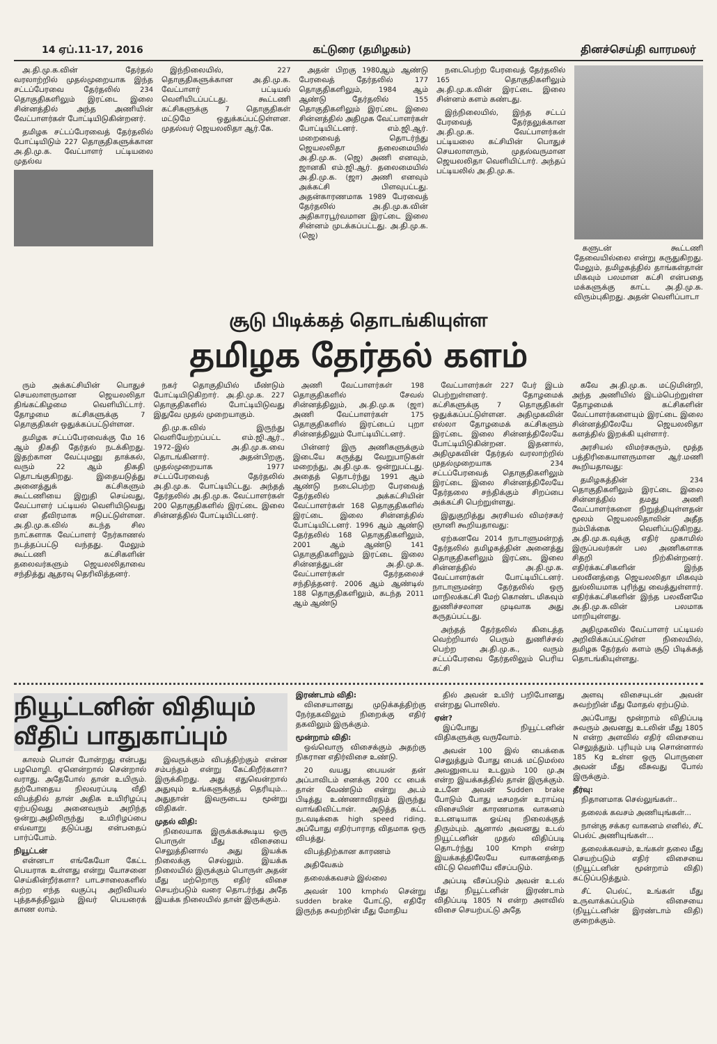14 ஏப்.11-17, 2016 கட்டுரை (தமிழகம்) தினச்செய்தி வாரமலர்
அ.தி.மு.க.வின் தேர்தல் வரலாற்றில் முதல்முறையாக இந்த சட்டப்பேரவை தேர்தலில் 234 தொகுதிகளிலும் இரட்டை இலை சின்னத்தில் அந்த அணியின் வேட்பாளர்கள் போட்டியிடுகின்றனர்.
தமிழக சட்டப்பேரவைத் தேர்தலில் போட்டியிடும் 227 தொகுதிகளுக்கான அ.தி.மு.க. வேட்பாளர் பட்டியலை முதல்வ
இந்நிலையில், 227 தொகுதிகளுக்கான அ.தி.மு.க. வேட்பாளர் பட்டியல் வெளியிடப்பட்டது. கூட்டணி கட்சிகளுக்கு 7 தொகுதிகள் மட்டுமே ஒதுக்கப்பட்டுள்ளன. முதல்வர் ஜெயலலிதா ஆர்.கே.
அதன் பிறகு 1980ஆம் ஆண்டு பேரவைத் தேர்தலில் 177 தொகுதிகளிலும், 1984 ஆம் ஆண்டு தேர்தலில் 155 தொகுதிகளிலும் இரட்டை இலை சின்னத்தில் அதிமுக வேட்பாளர்கள் போட்டியிட்டனர். எம்.ஜி.ஆர். மறைவைத் தொடர்ந்து ஜெயலலிதா தலைமையில் அ.தி.மு.க. (ஜெ) அணி எனவும், ஜானகி எம்.ஜி.ஆர். தலைமையில் அ.தி.மு.க. (ஜா) அணி எனவும் அக்கட்சி பிளவுபட்டது. அதன்காரணமாக 1989 பேரவைத் தேர்தலில் அ.தி.மு.க.வின் அதிகாரபூர்வமான இரட்டை இலை சின்னம் முடக்கப்பட்டது. அ.தி.மு.க. (ஜெ)
நடைபெற்ற பேரவைத் தேர்தலில் 165 தொகுதிகளிலும் அ.தி.மு.க.வின் இரட்டை இலை சின்னம் களம் கண்டது.
இந்நிலையில், இந்த சட்டப் பேரவைத் தேர்தலுக்கான அ.தி.மு.க. வேட்பாளர்கள் பட்டியலை கட்சியின் பொதுச் செயலாளரும், முதல்வருமான ஜெயலலிதா வெளியிட்டார். அந்தப் பட்டியலில் அ.தி.மு.க.
களுடன் கூட்டணி தேவையில்லை என்று கருதுகிறது. மேலும், தமிழகத்தில் தாங்கள்தான் மிகவும் பலமான கட்சி என்பதை மக்களுக்கு காட்ட அ.தி.மு.க. விரும்புகிறது. அதன் வெளிப்பாடா
சூடு பிடிக்கத் தொடங்கியுள்ள
தமிழக தேர்தல் களம்
ரும் அக்கட்சியின் பொதுச் செயலாளருமான ஜெயலலிதா திங்கட்கிழமை வெளியிட்டார். தோழமை கட்சிகளுக்கு 7 தொகுதிகள் ஒதுக்கப்பட்டுள்ளன.
தமிழக சட்டப்பேரவைக்கு மே 16 ஆம் திகதி தேர்தல் நடக்கிறது. இதற்கான வேட்புமனு தாக்கல், வரும் 22 ஆம் திகதி தொடங்குகிறது. இதையடுத்து அனைத்துக் கட்சிகளும் கூட்டணியை இறுதி செய்வது, வேட்பாளர் பட்டியல் வெளியிடுவது என தீவிரமாக ஈடுபட்டுள்ளன. அ.தி.மு.க.வில் கடந்த சில நாட்களாக வேட்பாளர் நேர்காணல் நடத்தப்பட்டு வந்தது. மேலும் கூட்டணி கட்சிகளின் தலைவர்களும் ஜெயலலிதாவை சந்தித்து ஆதரவு தெரிவித்தனர்.
நகர் தொகுதியில் மீண்டும் போட்டியிடுகிறார். அ.தி.மு.க. 227 தொகுதிகளில் போட்டியிடுவது இதுவே முதல் முறையாகும்.
தி.மு.க.வில் இருந்து வெளியேற்றப்பட்ட எம்.ஜி.ஆர்., 1972–இல் அ.தி.மு.க.வை தொடங்கினார். அதன்பிறகு, முதல்முறையாக 1977 சட்டப்பேரவைத் தேர்தலில் அ.தி.மு.க. போட்டியிட்டது. அந்தத் தேர்தலில் அ.தி.மு.க. வேட்பாளர்கள் 200 தொகுதிகளில் இரட்டை இலை சின்னத்தில் போட்டியிட்டனர்.
அணி வேட்பாளர்கள் 198 தொகுதிகளில் சேவல் சின்னத்திலும், அ.தி.மு.க (ஜா) அணி வேட்பாளர்கள் 175 தொகுதிகளில் இரட்டைப் புறா சின்னத்திலும் போட்டியிட்டனர்.
பின்னர் இரு அணிகளுக்கும் இடையே கருத்து வேறுபாடுகள் மறைந்து, அ.தி.மு.க. ஒன்றுபட்டது. அதைத் தொடர்ந்து 1991 ஆம் ஆண்டு நடைபெற்ற பேரவைத் தேர்தலில் அக்கட்சியின் வேட்பாளர்கள் 168 தொகுதிகளில் இரட்டை இலை சின்னத்தில் போட்டியிட்டனர். 1996 ஆம் ஆண்டு தேர்தலில் 168 தொகுதிகளிலும், 2001 ஆம் ஆண்டு 141 தொகுதிகளிலும் இரட்டை இலை சின்னத்துடன் அ.தி.மு.க. வேட்பாளர்கள் தேர்தலைச் சந்தித்தனர். 2006 ஆம் ஆண்டில் 188 தொகுதிகளிலும், கடந்த 2011 ஆம் ஆண்டு
வேட்பாளர்கள் 227 பேர் இடம் பெற்றுள்ளனர். தோழமைக் கட்சிகளுக்கு 7 தொகுதிகள் ஒதுக்கப்பட்டுள்ளன. அதிமுகவின் எல்லா தோழமைக் கட்சிகளும் இரட்டை இலை சின்னத்திலேயே போட்டியிடுகின்றன. இதனால், அதிமுகவின் தேர்தல் வரலாற்றில் முதல்முறையாக 234 சட்டப்பேரவைத் தொகுதிகளிலும் இரட்டை இலை சின்னத்திலேயே தேர்தலை சந்திக்கும் சிறப்பை அக்கட்சி பெற்றுள்ளது.
இதுகுறித்து அரசியல் விமர்சகர் ஞானி கூறியதாவது:
ஏற்கனவே 2014 நாடாளுமன்றத் தேர்தலில் தமிழகத்தின் அனைத்து தொகுதிகளிலும் இரட்டை இலை சின்னத்தில் அ.தி.மு.க. வேட்பாளர்கள் போட்டியிட்டனர். நாடாளுமன்ற தேர்தலில் ஒரு மாநிலக்கட்சி மேற் கொண்ட மிகவும் துணிச்சலான முடிவாக அது கருதப்பட்டது.
அந்தத் தேர்தலில் கிடைத்த வெற்றியால் பெரும் துணிச்சல் பெற்ற அ.தி.மு.க., வரும் சட்டப்பேரவை தேர்தலிலும் பெரிய கட்சி
கவே அ.தி.மு.க. மட்டுமின்றி, அந்த அணியில் இடம்பெற்றுள்ள தோழமைக் கட்சிகளின் வேட்பாளர்களையும் இரட்டை இலை சின்னத்திலேயே ஜெயலலிதா களத்தில் இறக்கி யுள்ளார்.
அரசியல் விமர்சகரும், மூத்த பத்திரிகையாளருமான ஆர்.மணி கூறியதாவது:
தமிழகத்தின் 234 தொகுதிகளிலும் இரட்டை இலை சின்னத்தில் தமது அணி வேட்பாளர்களை நிறுத்தியுள்ளதன் மூலம் ஜெயலலிதாவின் அதீத நம்பிக்கை வெளிப்படுகிறது. அ.தி.மு.க.வுக்கு எதிர் முகாமில் இருப்பவர்கள் பல அணிகளாக சிதறி நிற்கின்றனர். எதிர்க்கட்சிகளின் இந்த பலவீனத்தை ஜெயலலிதா மிகவும் துல்லியமாக புரிந்து வைத்துள்ளார். எதிர்க்கட்சிகளின் இந்த பலவீனமே அ.தி.மு.க.வின் பலமாக மாறியுள்ளது.
அதிமுகவில் வேட்பாளர் பட்டியல் அறிவிக்கப்பட்டுள்ள நிலையில், தமிழக தேர்தல் களம் சூடு பிடிக்கத் தொடங்கியுள்ளது.
நியூட்டனின் விதியும் வீதிப் பாதுகாப்பும்
காலம் பொன் போன்றது என்பது பழமொழி. ஏனென்றால் சென்றால் வராது. அதேபோல் தான் உயிரும். தற்போதைய நிலவரப்படி வீதி விபத்தில் தான் அதிக உயிரிழப்பு ஏற்படுவது அனைவரும் அறிந்த ஒன்று.அதிலிருந்து உயிரிழப்பை எவ்வாறு தடுப்பது என்பதைப் பார்ப்போம்.
நியூட்டன்
என்னடா எங்கேயோ கேட்ட பெயராக உள்ளது என்று யோசனை செய்கின்றீர்களா? பாடசாலைகளில் கற்ற எந்த வகுப்பு அறிவியல் புத்தகத்திலும் இவர் பெயரைக் காண லாம்.
இவருக்கும் விபத்திற்கும் என்ன சம்பந்தம் என்று கேட்கிறீர்களா? இருக்கிறது. அது எதுவென்றால் அதுவும் உங்களுக்குத் தெரியும்... அதுதான் இவருடைய மூன்று விதிகள்.
முதல் விதி:
நிலையாக இருக்கக்கூடிய ஒரு பொருள் மீது விசையை செலுத்தினால் அது இயக்க நிலைக்கு செல்லும். இயக்க நிலையில் இருக்கும் பொருள் அதன் மீது மற்றொரு எதிர் விசை செயற்படும் வரை தொடர்ந்து அதே இயக்க நிலையில் தான் இருக்கும்.
இரண்டாம் விதி:
விசையானது முடுக்கத்திற்கு நேர்தகவிலும் நிறைக்கு எதிர் தகவிலும் இருக்கும்.
மூன்றாம் விதி:
ஒவ்வொரு விசைக்கும் அதற்கு நிகரான எதிர்விசை உண்டு.
20 வயது பையன் தன் அப்பாவிடம் எனக்கு 200 cc பைக் தான் வேண்டும் என்று அடம் பிடித்து உண்ணாவிரதம் இருந்து வாங்கிவிட்டான். அடுத்த கட்ட நடவடிக்கை high speed riding. அப்போது எதிர்பாராத விதமாக ஒரு விபத்து.
விபத்திற்கான காரணம்
அதிவேகம்
தலைக்கவசம் இல்லை
அவன் 100 kmphல் சென்று sudden brake போட்டு, எதிரே இருந்த சுவற்றின் மீது மோதிய
தில் அவன் உயிர் பறிபோனது என்றது பொலிஸ்.
ஏன்?
இப்போது நியூட்டனின் விதிகளுக்கு வருவோம்.
அவன் 100 இல் பைக்கை செலுத்தும் போது பைக் மட்டுமல்ல அவனுடைய உடலும் 100 மு.அ என்ற இயக்கத்தில் தான் இருக்கும். உடனே அவன் Sudden brake போடும் போது டீசமநன் உராய்வு விசையின் காரணமாக வாகனம் உடனடியாக ஓய்வு நிலைக்குத் திரும்பும். ஆனால் அவனது உடல் நியூட்டனின் முதல் விதிப்படி தொடர்ந்து 100 Kmph என்ற இயக்கத்திலேயே வாகனத்தை விட்டு வெளியே வீசப்படும்.
அப்படி வீசப்படும் அவன் உடல் மீது நியூட்டனின் இரண்டாம் விதிப்படி 1805 N என்ற அளவில் விசை செயற்பட்டு அதே
அளவு விசையுடன் அவன் சுவற்றின் மீது மோதல் ஏற்படும்.
அப்போது மூன்றாம் விதிப்படி சுவரும் அவனது உடலின் மீது 1805 N என்ற அளவில் எதிர் விசையை செலுத்தும். புரியும் படி சொன்னால் 185 Kg உள்ள ஒரு பொருளை அவன் மீது வீசுவது போல் இருக்கும்.
தீர்வு:
நிதானமாக செல்லுங்கள்..
தலைக் கவசம் அணியுங்கள்...
நான்கு சக்கர வாகனம் எனில், சீட் பெல்ட் அணியுங்கள்...
தலைக்கவசம், உங்கள் தலை மீது செயற்படும் எதிர் விசையை (நியூட்டனின் மூன்றாம் விதி) கட்டுப்படுத்தும்.
சீட் பெல்ட், உங்கள் மீது உருவாக்கப்படும் விசையை (நியூட்டனின் இரண்டாம் விதி) குறைக்கும்.